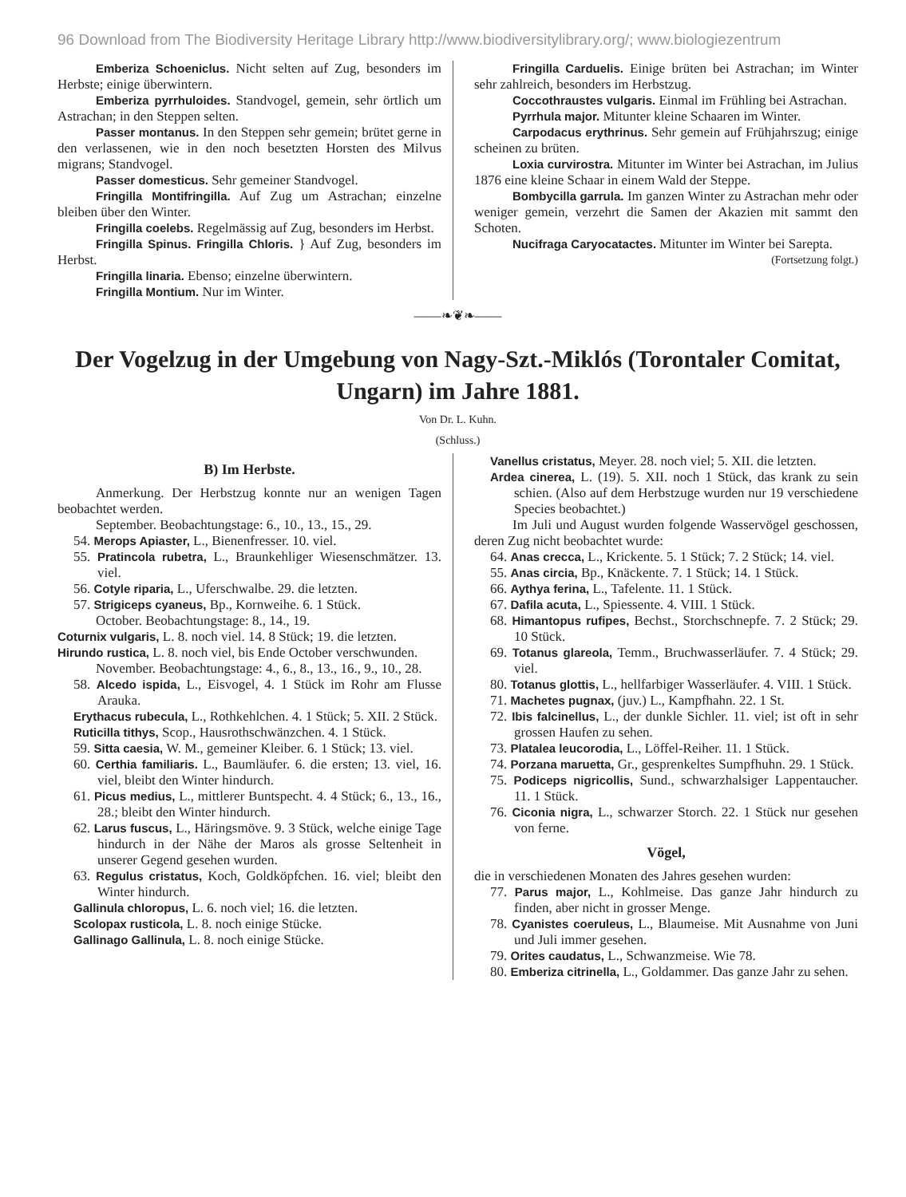96 Download from The Biodiversity Heritage Library http://www.biodiversitylibrary.org/; www.biologiezentrum
Emberiza Schoeniclus. Nicht selten auf Zug, besonders im Herbste; einige überwintern.
Emberiza pyrrhuloides. Standvogel, gemein, sehr örtlich um Astrachan; in den Steppen selten.
Passer montanus. In den Steppen sehr gemein; brütet gerne in den verlassenen, wie in den noch besetzten Horsten des Milvus migrans; Standvogel.
Passer domesticus. Sehr gemeiner Standvogel.
Fringilla Montifringilla. Auf Zug um Astrachan; einzelne bleiben über den Winter.
Fringilla coelebs. Regelmässig auf Zug, besonders im Herbst.
Fringilla Spinus. Fringilla Chloris. } Auf Zug, besonders im Herbst.
Fringilla linaria. Ebenso; einzelne überwintern.
Fringilla Montium. Nur im Winter.
Fringilla Carduelis. Einige brüten bei Astrachan; im Winter sehr zahlreich, besonders im Herbstzug.
Coccothraustes vulgaris. Einmal im Frühling bei Astrachan.
Pyrrhula major. Mitunter kleine Schaaren im Winter.
Carpodacus erythrinus. Sehr gemein auf Frühjahrszug; einige scheinen zu brüten.
Loxia curvirostra. Mitunter im Winter bei Astrachan, im Julius 1876 eine kleine Schaar in einem Wald der Steppe.
Bombycilla garrula. Im ganzen Winter zu Astrachan mehr oder weniger gemein, verzehrt die Samen der Akazien mit sammt den Schoten.
Nucifraga Caryocatactes. Mitunter im Winter bei Sarepta. (Fortsetzung folgt.)
——❧❦❧——
Der Vogelzug in der Umgebung von Nagy-Szt.-Miklós (Torontaler Comitat, Ungarn) im Jahre 1881.
Von Dr. L. Kuhn.
(Schluss.)
B) Im Herbste.
Anmerkung. Der Herbstzug konnte nur an wenigen Tagen beobachtet werden.
September. Beobachtungstage: 6., 10., 13., 15., 29.
54. Merops Apiaster, L., Bienenfresser. 10. viel.
55. Pratincola rubetra, L., Braunkehliger Wiesenschmätzer. 13. viel.
56. Cotyle riparia, L., Uferschwalbe. 29. die letzten.
57. Strigiceps cyaneus, Bp., Kornweihe. 6. 1 Stück.
October. Beobachtungstage: 8., 14., 19.
Coturnix vulgaris, L. 8. noch viel. 14. 8 Stück; 19. die letzten.
Hirundo rustica, L. 8. noch viel, bis Ende October verschwunden.
November. Beobachtungstage: 4., 6., 8., 13., 16., 9., 10., 28.
58. Alcedo ispida, L., Eisvogel, 4. 1 Stück im Rohr am Flusse Arauka.
Erythacus rubecula, L., Rothkehlchen. 4. 1 Stück; 5. XII. 2 Stück.
Ruticilla tithys, Scop., Hausrothschwänzchen. 4. 1 Stück.
59. Sitta caesia, W. M., gemeiner Kleiber. 6. 1 Stück; 13. viel.
60. Certhia familiaris. L., Baumläufer. 6. die ersten; 13. viel, 16. viel, bleibt den Winter hindurch.
61. Picus medius, L., mittlerer Buntspecht. 4. 4 Stück; 6., 13., 16., 28.; bleibt den Winter hindurch.
62. Larus fuscus, L., Häringsmöve. 9. 3 Stück, welche einige Tage hindurch in der Nähe der Maros als grosse Seltenheit in unserer Gegend gesehen wurden.
63. Regulus cristatus, Koch, Goldköpfchen. 16. viel; bleibt den Winter hindurch.
Gallinula chloropus, L. 6. noch viel; 16. die letzten.
Scolopax rusticola, L. 8. noch einige Stücke.
Gallinago Gallinula, L. 8. noch einige Stücke.
Vanellus cristatus, Meyer. 28. noch viel; 5. XII. die letzten.
Ardea cinerea, L. (19). 5. XII. noch 1 Stück, das krank zu sein schien. (Also auf dem Herbstzuge wurden nur 19 verschiedene Species beobachtet.)
Im Juli und August wurden folgende Wasservögel geschossen, deren Zug nicht beobachtet wurde:
64. Anas crecca, L., Krickente. 5. 1 Stück; 7. 2 Stück; 14. viel.
55. Anas circia, Bp., Knäckente. 7. 1 Stück; 14. 1 Stück.
66. Aythya ferina, L., Tafelente. 11. 1 Stück.
67. Dafila acuta, L., Spiessente. 4. VIII. 1 Stück.
68. Himantopus rufipes, Bechst., Storchschnepfe. 7. 2 Stück; 29. 10 Stück.
69. Totanus glareola, Temm., Bruchwasserläufer. 7. 4 Stück; 29. viel.
80. Totanus glottis, L., hellfarbiger Wasserläufer. 4. VIII. 1 Stück.
71. Machetes pugnax, (juv.) L., Kampfhahn. 22. 1 St.
72. Ibis falcinellus, L., der dunkle Sichler. 11. viel; ist oft in sehr grossen Haufen zu sehen.
73. Platalea leucorodia, L., Löffel-Reiher. 11. 1 Stück.
74. Porzana maruetta, Gr., gesprenkeltes Sumpfhuhn. 29. 1 Stück.
75. Podiceps nigricollis, Sund., schwarzhalsiger Lappentaucher. 11. 1 Stück.
76. Ciconia nigra, L., schwarzer Storch. 22. 1 Stück nur gesehen von ferne.
Vögel,
die in verschiedenen Monaten des Jahres gesehen wurden:
77. Parus major, L., Kohlmeise. Das ganze Jahr hindurch zu finden, aber nicht in grosser Menge.
78. Cyanistes coeruleus, L., Blaumeise. Mit Ausnahme von Juni und Juli immer gesehen.
79. Orites caudatus, L., Schwanzmeise. Wie 78.
80. Emberiza citrinella, L., Goldammer. Das ganze Jahr zu sehen.